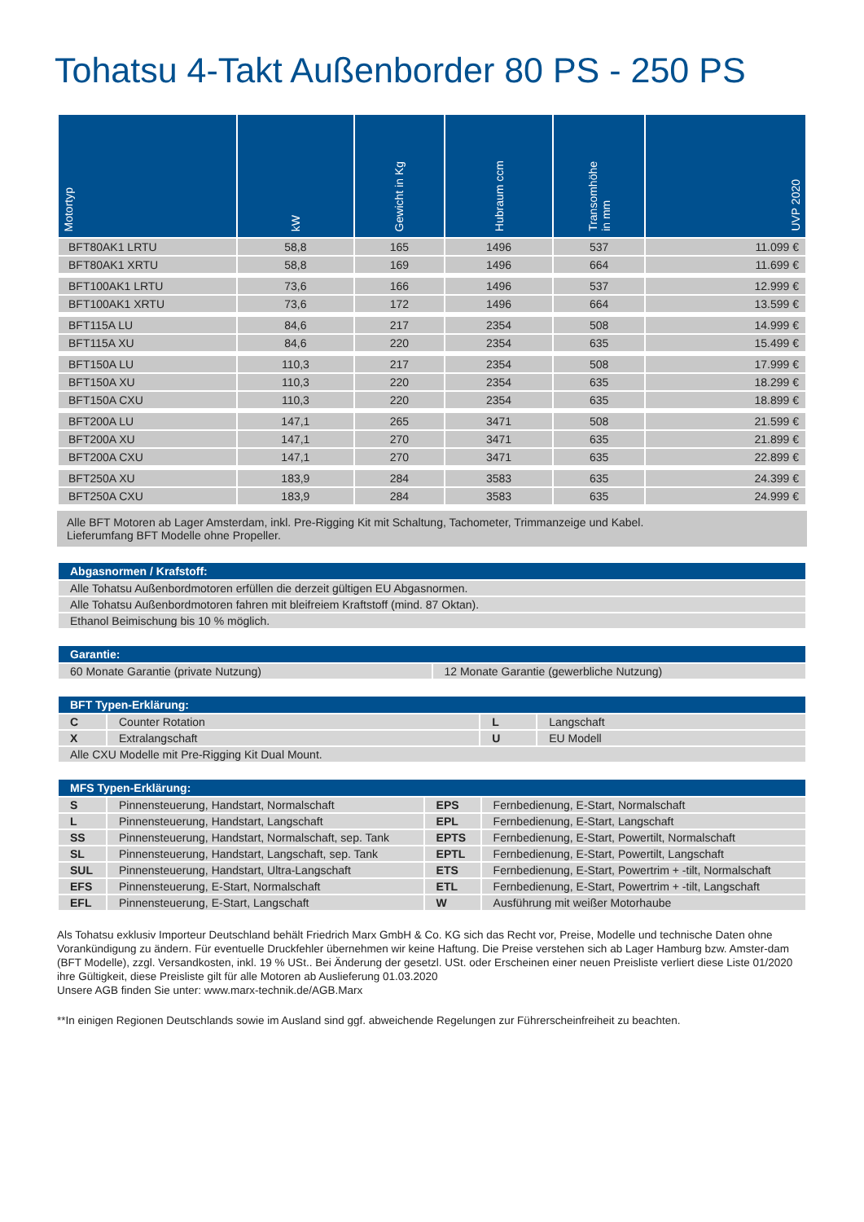Tohatsu 4-Takt Außenborder 80 PS - 250 PS
| Motortyp | kW | Gewicht in Kg | Hubraum ccm | Transomhöhe in mm | UVP 2020 |
| --- | --- | --- | --- | --- | --- |
| BFT80AK1 LRTU | 58,8 | 165 | 1496 | 537 | 11.099 € |
| BFT80AK1 XRTU | 58,8 | 169 | 1496 | 664 | 11.699 € |
| BFT100AK1 LRTU | 73,6 | 166 | 1496 | 537 | 12.999 € |
| BFT100AK1 XRTU | 73,6 | 172 | 1496 | 664 | 13.599 € |
| BFT115A LU | 84,6 | 217 | 2354 | 508 | 14.999 € |
| BFT115A XU | 84,6 | 220 | 2354 | 635 | 15.499 € |
| BFT150A LU | 110,3 | 217 | 2354 | 508 | 17.999 € |
| BFT150A XU | 110,3 | 220 | 2354 | 635 | 18.299 € |
| BFT150A CXU | 110,3 | 220 | 2354 | 635 | 18.899 € |
| BFT200A LU | 147,1 | 265 | 3471 | 508 | 21.599 € |
| BFT200A XU | 147,1 | 270 | 3471 | 635 | 21.899 € |
| BFT200A CXU | 147,1 | 270 | 3471 | 635 | 22.899 € |
| BFT250A XU | 183,9 | 284 | 3583 | 635 | 24.399 € |
| BFT250A CXU | 183,9 | 284 | 3583 | 635 | 24.999 € |
Alle BFT Motoren ab Lager Amsterdam, inkl. Pre-Rigging Kit mit Schaltung, Tachometer, Trimmanzeige und Kabel.
Lieferumfang BFT Modelle ohne Propeller.
| Abgasnormen / Krafstoff: |
| --- |
| Alle Tohatsu Außenbordmotoren erfüllen die derzeit gültigen EU Abgasnormen. |
| Alle Tohatsu Außenbordmotoren fahren mit bleifreiem Kraftstoff (mind. 87 Oktan). |
| Ethanol Beimischung bis 10 % möglich. |
| Garantie: | |
| --- | --- |
| 60 Monate Garantie (private Nutzung) | 12 Monate Garantie (gewerbliche Nutzung) |
| BFT Typen-Erklärung: | | | |
| --- | --- | --- | --- |
| C | Counter Rotation | L | Langschaft |
| X | Extralangschaft | U | EU Modell |
| Alle CXU Modelle mit Pre-Rigging Kit Dual Mount. | | | |
| MFS Typen-Erklärung: | | | |
| --- | --- | --- | --- |
| S | Pinnensteuerung, Handstart, Normalschaft | EPS | Fernbedienung, E-Start, Normalschaft |
| L | Pinnensteuerung, Handstart, Langschaft | EPL | Fernbedienung, E-Start, Langschaft |
| SS | Pinnensteuerung, Handstart, Normalschaft, sep. Tank | EPTS | Fernbedienung, E-Start, Powertilt, Normalschaft |
| SL | Pinnensteuerung, Handstart, Langschaft, sep. Tank | EPTL | Fernbedienung, E-Start, Powertilt, Langschaft |
| SUL | Pinnensteuerung, Handstart, Ultra-Langschaft | ETS | Fernbedienung, E-Start, Powertrim + -tilt, Normalschaft |
| EFS | Pinnensteuerung, E-Start, Normalschaft | ETL | Fernbedienung, E-Start, Powertrim + -tilt, Langschaft |
| EFL | Pinnensteuerung, E-Start, Langschaft | W | Ausführung mit weißer Motorhaube |
Als Tohatsu exklusiv Importeur Deutschland behält Friedrich Marx GmbH & Co. KG sich das Recht vor, Preise, Modelle und technische Daten ohne Vorankündigung zu ändern. Für eventuelle Druckfehler übernehmen wir keine Haftung. Die Preise verstehen sich ab Lager Hamburg bzw. Amster-dam (BFT Modelle), zzgl. Versandkosten, inkl. 19 % USt.. Bei Änderung der gesetzl. USt. oder Erscheinen einer neuen Preisliste verliert diese Liste 01/2020 ihre Gültigkeit, diese Preisliste gilt für alle Motoren ab Auslieferung 01.03.2020
Unsere AGB finden Sie unter: www.marx-technik.de/AGB.Marx
**In einigen Regionen Deutschlands sowie im Ausland sind ggf. abweichende Regelungen zur Führerscheinfreiheit zu beachten.